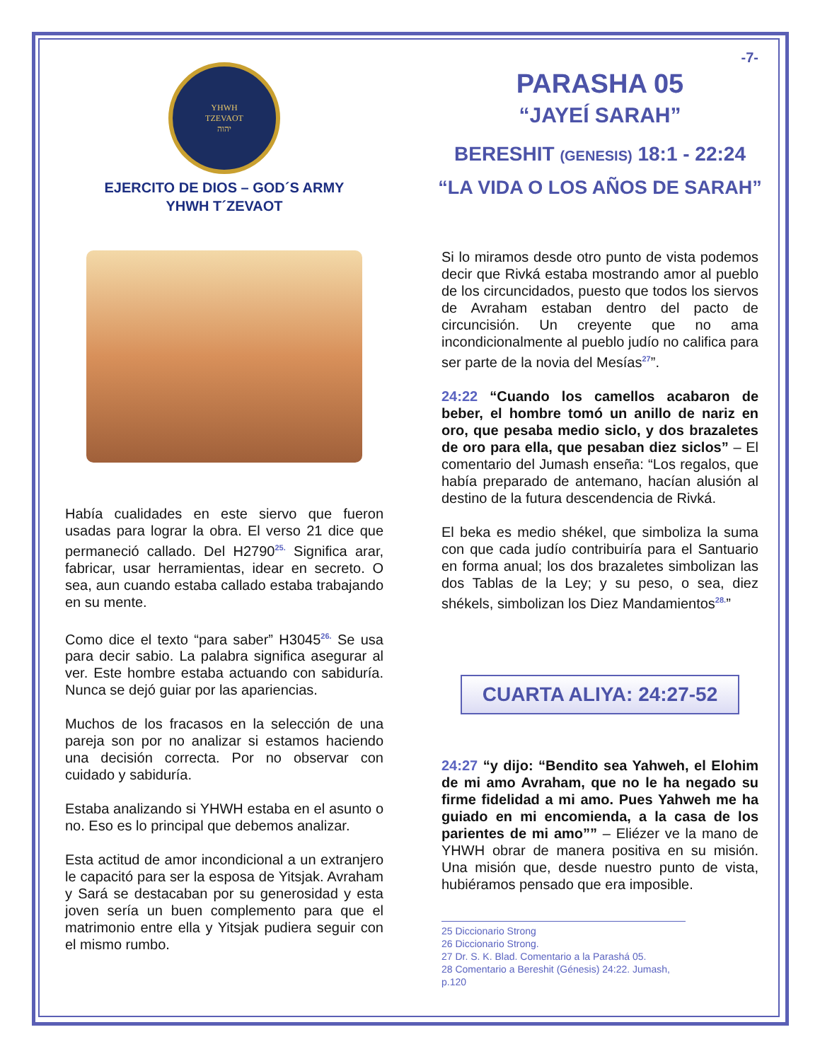YHWH
TZEVAOT
יהוה
EJERCITO DE DIOS – GOD´S ARMY
YHWH T´ZEVAOT
Había cualidades en este siervo que fueron usadas para lograr la obra. El verso 21 dice que permaneció callado. Del H2790<sup>25.</sup> Significa arar, fabricar, usar herramientas, idear en secreto. O sea, aun cuando estaba callado estaba trabajando en su mente.
Como dice el texto “para saber” H3045<sup>26.</sup> Se usa para decir sabio. La palabra significa asegurar al ver. Este hombre estaba actuando con sabiduría. Nunca se dejó guiar por las apariencias.
Muchos de los fracasos en la selección de una pareja son por no analizar si estamos haciendo una decisión correcta. Por no observar con cuidado y sabiduría.
Estaba analizando si YHWH estaba en el asunto o no. Eso es lo principal que debemos analizar.
Esta actitud de amor incondicional a un extranjero le capacitó para ser la esposa de Yitsjak. Avraham y Sará se destacaban por su generosidad y esta joven sería un buen complemento para que el matrimonio entre ella y Yitsjak pudiera seguir con el mismo rumbo.
-7-
PARASHA 05
“JAYEÍ SARAH”
BERESHIT (GENESIS) 18:1 - 22:24
“LA VIDA O LOS AÑOS DE SARAH”
Si lo miramos desde otro punto de vista podemos decir que Rivká estaba mostrando amor al pueblo de los circuncidados, puesto que todos los siervos de Avraham estaban dentro del pacto de circuncisión. Un creyente que no ama incondicionalmente al pueblo judío no califica para ser parte de la novia del Mesías<sup>27</sup>”.
24:22 “Cuando los camellos acabaron de beber, el hombre tomó un anillo de nariz en oro, que pesaba medio siclo, y dos brazaletes de oro para ella, que pesaban diez siclos” – El comentario del Jumash enseña: “Los regalos, que había preparado de antemano, hacían alusión al destino de la futura descendencia de Rivká.
El beka es medio shékel, que simboliza la suma con que cada judío contribuiría para el Santuario en forma anual; los dos brazaletes simbolizan las dos Tablas de la Ley; y su peso, o sea, diez shékels, simbolizan los Diez Mandamientos<sup>28.</sup>”
CUARTA ALIYA: 24:27-52
24:27 “y dijo: “Bendito sea Yahweh, el Elohim de mi amo Avraham, que no le ha negado su firme fidelidad a mi amo. Pues Yahweh me ha guiado en mi encomienda, a la casa de los parientes de mi amo”” – Eliézer ve la mano de YHWH obrar de manera positiva en su misión. Una misión que, desde nuestro punto de vista, hubiéramos pensado que era imposible.
25 Diccionario Strong
26 Diccionario Strong.
27 Dr. S. K. Blad. Comentario a la Parashá 05.
28 Comentario a Bereshit (Génesis) 24:22. Jumash, p.120